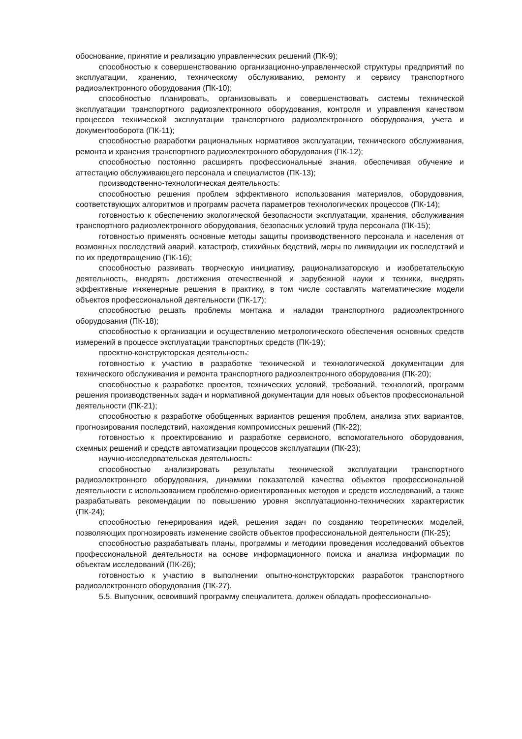обоснование, принятие и реализацию управленческих решений (ПК-9);
способностью к совершенствованию организационно-управленческой структуры предприятий по эксплуатации, хранению, техническому обслуживанию, ремонту и сервису транспортного радиоэлектронного оборудования (ПК-10);
способностью планировать, организовывать и совершенствовать системы технической эксплуатации транспортного радиоэлектронного оборудования, контроля и управления качеством процессов технической эксплуатации транспортного радиоэлектронного оборудования, учета и документооборота (ПК-11);
способностью разработки рациональных нормативов эксплуатации, технического обслуживания, ремонта и хранения транспортного радиоэлектронного оборудования (ПК-12);
способностью постоянно расширять профессиональные знания, обеспечивая обучение и аттестацию обслуживающего персонала и специалистов (ПК-13);
производственно-технологическая деятельность:
способностью решения проблем эффективного использования материалов, оборудования, соответствующих алгоритмов и программ расчета параметров технологических процессов (ПК-14);
готовностью к обеспечению экологической безопасности эксплуатации, хранения, обслуживания транспортного радиоэлектронного оборудования, безопасных условий труда персонала (ПК-15);
готовностью применять основные методы защиты производственного персонала и населения от возможных последствий аварий, катастроф, стихийных бедствий, меры по ликвидации их последствий и по их предотвращению (ПК-16);
способностью развивать творческую инициативу, рационализаторскую и изобретательскую деятельность, внедрять достижения отечественной и зарубежной науки и техники, внедрять эффективные инженерные решения в практику, в том числе составлять математические модели объектов профессиональной деятельности (ПК-17);
способностью решать проблемы монтажа и наладки транспортного радиоэлектронного оборудования (ПК-18);
способностью к организации и осуществлению метрологического обеспечения основных средств измерений в процессе эксплуатации транспортных средств (ПК-19);
проектно-конструкторская деятельность:
готовностью к участию в разработке технической и технологической документации для технического обслуживания и ремонта транспортного радиоэлектронного оборудования (ПК-20);
способностью к разработке проектов, технических условий, требований, технологий, программ решения производственных задач и нормативной документации для новых объектов профессиональной деятельности (ПК-21);
способностью к разработке обобщенных вариантов решения проблем, анализа этих вариантов, прогнозирования последствий, нахождения компромиссных решений (ПК-22);
готовностью к проектированию и разработке сервисного, вспомогательного оборудования, схемных решений и средств автоматизации процессов эксплуатации (ПК-23);
научно-исследовательская деятельность:
способностью анализировать результаты технической эксплуатации транспортного радиоэлектронного оборудования, динамики показателей качества объектов профессиональной деятельности с использованием проблемно-ориентированных методов и средств исследований, а также разрабатывать рекомендации по повышению уровня эксплуатационно-технических характеристик (ПК-24);
способностью генерирования идей, решения задач по созданию теоретических моделей, позволяющих прогнозировать изменение свойств объектов профессиональной деятельности (ПК-25);
способностью разрабатывать планы, программы и методики проведения исследований объектов профессиональной деятельности на основе информационного поиска и анализа информации по объектам исследований (ПК-26);
готовностью к участию в выполнении опытно-конструкторских разработок транспортного радиоэлектронного оборудования (ПК-27).
5.5. Выпускник, освоивший программу специалитета, должен обладать профессионально-